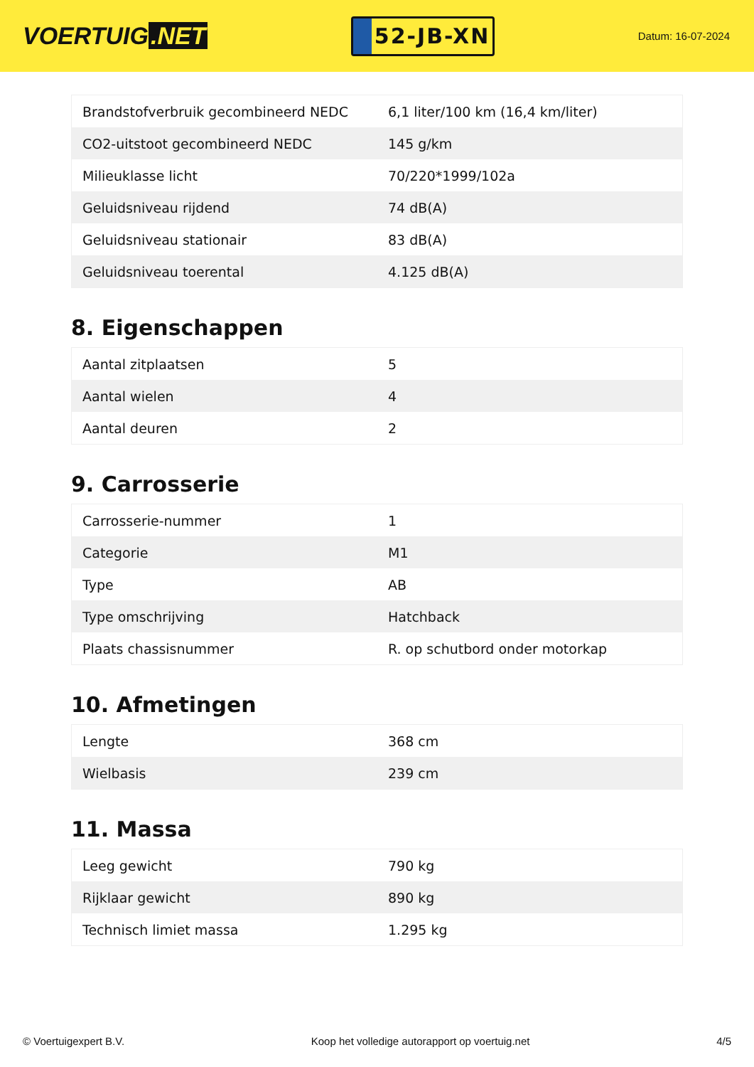VOERTUIG.NET
52-JB-XN
Datum: 16-07-2024
| Brandstofverbruik gecombineerd NEDC | 6,1 liter/100 km (16,4 km/liter) |
| CO2-uitstoot gecombineerd NEDC | 145 g/km |
| Milieuklasse licht | 70/220*1999/102a |
| Geluidsniveau rijdend | 74 dB(A) |
| Geluidsniveau stationair | 83 dB(A) |
| Geluidsniveau toerental | 4.125 dB(A) |
8. Eigenschappen
| Aantal zitplaatsen | 5 |
| Aantal wielen | 4 |
| Aantal deuren | 2 |
9. Carrosserie
| Carrosserie-nummer | 1 |
| Categorie | M1 |
| Type | AB |
| Type omschrijving | Hatchback |
| Plaats chassisnummer | R. op schutbord onder motorkap |
10. Afmetingen
| Lengte | 368 cm |
| Wielbasis | 239 cm |
11. Massa
| Leeg gewicht | 790 kg |
| Rijklaar gewicht | 890 kg |
| Technisch limiet massa | 1.295 kg |
© Voertuigexpert B.V. Koop het volledige autorapport op voertuig.net 4/5